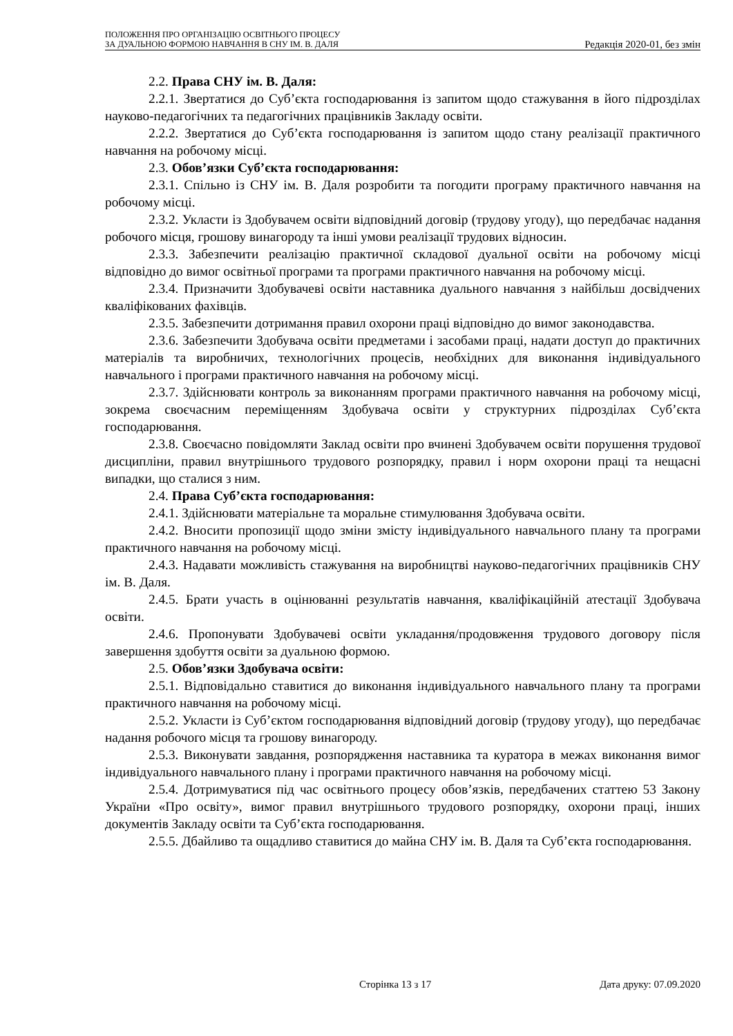ПОЛОЖЕННЯ ПРО ОРГАНІЗАЦІЮ ОСВІТНЬОГО ПРОЦЕСУ
ЗА ДУАЛЬНОЮ ФОРМОЮ НАВЧАННЯ В СНУ ІМ. В. ДАЛЯ
Редакція 2020-01, без змін
2.2. Права СНУ ім. В. Даля:
2.2.1. Звертатися до Суб’єкта господарювання із запитом щодо стажування в його підрозділах науково-педагогічних та педагогічних працівників Закладу освіти.
2.2.2. Звертатися до Суб’єкта господарювання із запитом щодо стану реалізації практичного навчання на робочому місці.
2.3. Обов’язки Суб’єкта господарювання:
2.3.1. Спільно із СНУ ім. В. Даля розробити та погодити програму практичного навчання на робочому місці.
2.3.2. Укласти із Здобувачем освіти відповідний договір (трудову угоду), що передбачає надання робочого місця, грошову винагороду та інші умови реалізації трудових відносин.
2.3.3. Забезпечити реалізацію практичної складової дуальної освіти на робочому місці відповідно до вимог освітньої програми та програми практичного навчання на робочому місці.
2.3.4. Призначити Здобувачеві освіти наставника дуального навчання з найбільш досвідчених кваліфікованих фахівців.
2.3.5. Забезпечити дотримання правил охорони праці відповідно до вимог законодавства.
2.3.6. Забезпечити Здобувача освіти предметами і засобами праці, надати доступ до практичних матеріалів та виробничих, технологічних процесів, необхідних для виконання індивідуального навчального і програми практичного навчання на робочому місці.
2.3.7. Здійснювати контроль за виконанням програми практичного навчання на робочому місці, зокрема своєчасним переміщенням Здобувача освіти у структурних підрозділах Суб’єкта господарювання.
2.3.8. Своєчасно повідомляти Заклад освіти про вчинені Здобувачем освіти порушення трудової дисципліни, правил внутрішнього трудового розпорядку, правил і норм охорони праці та нещасні випадки, що сталися з ним.
2.4. Права Суб’єкта господарювання:
2.4.1. Здійснювати матеріальне та моральне стимулювання Здобувача освіти.
2.4.2. Вносити пропозиції щодо зміни змісту індивідуального навчального плану та програми практичного навчання на робочому місці.
2.4.3. Надавати можливість стажування на виробництві науково-педагогічних працівників СНУ ім. В. Даля.
2.4.5. Брати участь в оцінюванні результатів навчання, кваліфікаційній атестації Здобувача освіти.
2.4.6. Пропонувати Здобувачеві освіти укладання/продовження трудового договору після завершення здобуття освіти за дуальною формою.
2.5. Обов’язки Здобувача освіти:
2.5.1. Відповідально ставитися до виконання індивідуального навчального плану та програми практичного навчання на робочому місці.
2.5.2. Укласти із Суб’єктом господарювання відповідний договір (трудову угоду), що передбачає надання робочого місця та грошову винагороду.
2.5.3. Виконувати завдання, розпорядження наставника та куратора в межах виконання вимог індивідуального навчального плану і програми практичного навчання на робочому місці.
2.5.4. Дотримуватися під час освітнього процесу обов’язків, передбачених статтею 53 Закону України «Про освіту», вимог правил внутрішнього трудового розпорядку, охорони праці, інших документів Закладу освіти та Суб’єкта господарювання.
2.5.5. Дбайливо та ощадливо ставитися до майна СНУ ім. В. Даля та Суб’єкта господарювання.
Сторінка 13 з 17 Дата друку: 07.09.2020